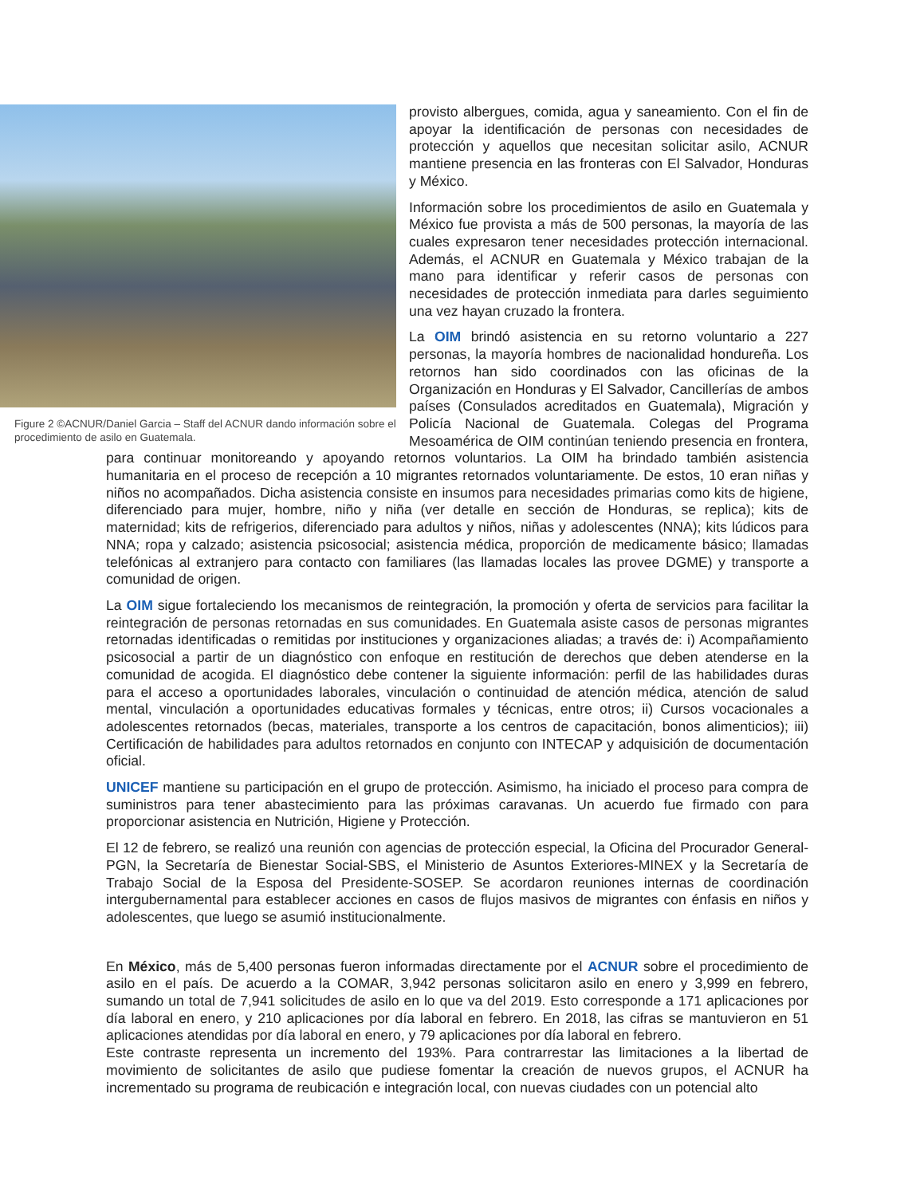Figure 2 ©ACNUR/Daniel Garcia – Staff del ACNUR dando información sobre el procedimiento de asilo en Guatemala.
provisto albergues, comida, agua y saneamiento. Con el fin de apoyar la identificación de personas con necesidades de protección y aquellos que necesitan solicitar asilo, ACNUR mantiene presencia en las fronteras con El Salvador, Honduras y México.
Información sobre los procedimientos de asilo en Guatemala y México fue provista a más de 500 personas, la mayoría de las cuales expresaron tener necesidades protección internacional. Además, el ACNUR en Guatemala y México trabajan de la mano para identificar y referir casos de personas con necesidades de protección inmediata para darles seguimiento una vez hayan cruzado la frontera.
La OIM brindó asistencia en su retorno voluntario a 227 personas, la mayoría hombres de nacionalidad hondureña. Los retornos han sido coordinados con las oficinas de la Organización en Honduras y El Salvador, Cancillerías de ambos países (Consulados acreditados en Guatemala), Migración y Policía Nacional de Guatemala. Colegas del Programa Mesoamérica de OIM continúan teniendo presencia en frontera, para continuar monitoreando y apoyando retornos voluntarios. La OIM ha brindado también asistencia humanitaria en el proceso de recepción a 10 migrantes retornados voluntariamente. De estos, 10 eran niñas y niños no acompañados. Dicha asistencia consiste en insumos para necesidades primarias como kits de higiene, diferenciado para mujer, hombre, niño y niña (ver detalle en sección de Honduras, se replica); kits de maternidad; kits de refrigerios, diferenciado para adultos y niños, niñas y adolescentes (NNA); kits lúdicos para NNA; ropa y calzado; asistencia psicosocial; asistencia médica, proporción de medicamente básico; llamadas telefónicas al extranjero para contacto con familiares (las llamadas locales las provee DGME) y transporte a comunidad de origen.
La OIM sigue fortaleciendo los mecanismos de reintegración, la promoción y oferta de servicios para facilitar la reintegración de personas retornadas en sus comunidades. En Guatemala asiste casos de personas migrantes retornadas identificadas o remitidas por instituciones y organizaciones aliadas; a través de: i) Acompañamiento psicosocial a partir de un diagnóstico con enfoque en restitución de derechos que deben atenderse en la comunidad de acogida. El diagnóstico debe contener la siguiente información: perfil de las habilidades duras para el acceso a oportunidades laborales, vinculación o continuidad de atención médica, atención de salud mental, vinculación a oportunidades educativas formales y técnicas, entre otros; ii) Cursos vocacionales a adolescentes retornados (becas, materiales, transporte a los centros de capacitación, bonos alimenticios); iii) Certificación de habilidades para adultos retornados en conjunto con INTECAP y adquisición de documentación oficial.
UNICEF mantiene su participación en el grupo de protección. Asimismo, ha iniciado el proceso para compra de suministros para tener abastecimiento para las próximas caravanas. Un acuerdo fue firmado con para proporcionar asistencia en Nutrición, Higiene y Protección.
El 12 de febrero, se realizó una reunión con agencias de protección especial, la Oficina del Procurador General-PGN, la Secretaría de Bienestar Social-SBS, el Ministerio de Asuntos Exteriores-MINEX y la Secretaría de Trabajo Social de la Esposa del Presidente-SOSEP. Se acordaron reuniones internas de coordinación intergubernamental para establecer acciones en casos de flujos masivos de migrantes con énfasis en niños y adolescentes, que luego se asumió institucionalmente.
En México, más de 5,400 personas fueron informadas directamente por el ACNUR sobre el procedimiento de asilo en el país. De acuerdo a la COMAR, 3,942 personas solicitaron asilo en enero y 3,999 en febrero, sumando un total de 7,941 solicitudes de asilo en lo que va del 2019. Esto corresponde a 171 aplicaciones por día laboral en enero, y 210 aplicaciones por día laboral en febrero. En 2018, las cifras se mantuvieron en 51 aplicaciones atendidas por día laboral en enero, y 79 aplicaciones por día laboral en febrero.
Este contraste representa un incremento del 193%. Para contrarrestar las limitaciones a la libertad de movimiento de solicitantes de asilo que pudiese fomentar la creación de nuevos grupos, el ACNUR ha incrementado su programa de reubicación e integración local, con nuevas ciudades con un potencial alto